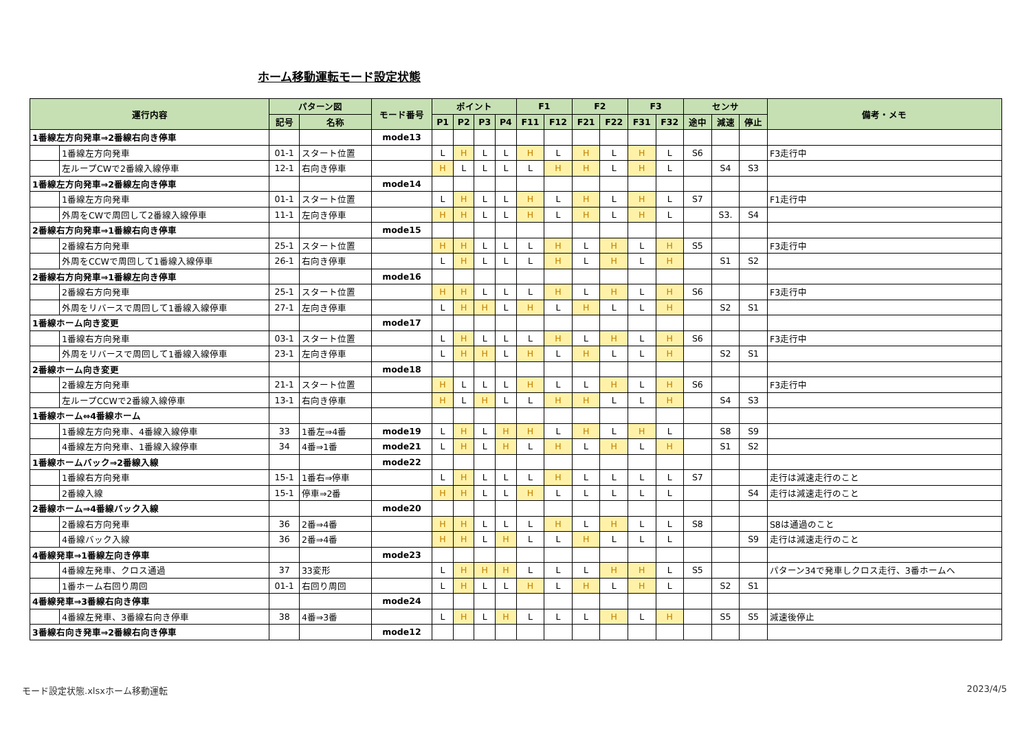ホーム移動運転モード設定状態
| 運行内容 | | パターン図 | | モード番号 | ポイント | | | | F1 | | F2 | | F3 | | センサ | | | 備考・メモ |
| --- | --- | --- | --- | --- | --- | --- | --- | --- | --- | --- | --- | --- | --- | --- | --- | --- | --- | --- |
| | | 記号 | 名称 | | P1 | P2 | P3 | P4 | F11 | F12 | F21 | F22 | F31 | F32 | 途中 | 減速 | 停止 | |
| 1番線左方向発車⇒2番線右向き停車 | | | | mode13 | | | | | | | | | | | | | | |
| | 1番線左方向発車 | 01-1 | スタート位置 | | L | H | L | L | H | L | H | L | H | L | S6 | | | F3走行中 |
| | 左ループCWで2番線入線停車 | 12-1 | 右向き停車 | | H | L | L | L | L | H | H | L | H | L | | S4 | S3 | |
| 1番線左方向発車⇒2番線左向き停車 | | | | mode14 | | | | | | | | | | | | | | |
| | 1番線左方向発車 | 01-1 | スタート位置 | | L | H | L | L | H | L | H | L | H | L | S7 | | | F1走行中 |
| | 外周をCWで周回して2番線入線停車 | 11-1 | 左向き停車 | | H | H | L | L | H | L | H | L | H | L | | S3. | S4 | |
| 2番線右方向発車⇒1番線右向き停車 | | | | mode15 | | | | | | | | | | | | | | |
| | 2番線右方向発車 | 25-1 | スタート位置 | | H | H | L | L | L | H | L | H | L | H | S5 | | | F3走行中 |
| | 外周をCCWで周回して1番線入線停車 | 26-1 | 右向き停車 | | L | H | L | L | L | H | L | H | L | H | | S1 | S2 | |
| 2番線右方向発車⇒1番線左向き停車 | | | | mode16 | | | | | | | | | | | | | | |
| | 2番線右方向発車 | 25-1 | スタート位置 | | H | H | L | L | L | H | L | H | L | H | S6 | | | F3走行中 |
| | 外周をリバースで周回して1番線入線停車 | 27-1 | 左向き停車 | | L | H | H | L | H | L | H | L | L | H | | S2 | S1 | |
| 1番線ホーム向き変更 | | | | mode17 | | | | | | | | | | | | | | |
| | 1番線右方向発車 | 03-1 | スタート位置 | | L | H | L | L | L | H | L | H | L | H | S6 | | | F3走行中 |
| | 外周をリバースで周回して1番線入線停車 | 23-1 | 左向き停車 | | L | H | H | L | H | L | H | L | L | H | | S2 | S1 | |
| 2番線ホーム向き変更 | | | | mode18 | | | | | | | | | | | | | | |
| | 2番線左方向発車 | 21-1 | スタート位置 | | H | L | L | L | H | L | L | H | L | H | S6 | | | F3走行中 |
| | 左ループCCWで2番線入線停車 | 13-1 | 右向き停車 | | H | L | H | L | L | H | H | L | L | H | | S4 | S3 | |
| 1番線ホーム⇔4番線ホーム | | | | | | | | | | | | | | | | | | |
| | 1番線左方向発車、4番線入線停車 | 33 | 1番左⇒4番 | mode19 | L | H | L | H | H | L | H | L | H | L | | S8 | S9 | |
| | 4番線左方向発車、1番線入線停車 | 34 | 4番⇒1番 | mode21 | L | H | L | H | L | H | L | H | L | H | | S1 | S2 | |
| 1番線ホームバック⇒2番線入線 | | | | mode22 | | | | | | | | | | | | | | |
| | 1番線右方向発車 | 15-1 | 1番右⇒停車 | | L | H | L | L | L | H | L | L | L | L | S7 | | | 走行は減速走行のこと |
| | 2番線入線 | 15-1 | 停車⇒2番 | | H | H | L | L | H | L | L | L | L | L | | | S4 | 走行は減速走行のこと |
| 2番線ホーム⇒4番線バック入線 | | | | mode20 | | | | | | | | | | | | | | |
| | 2番線右方向発車 | 36 | 2番⇒4番 | | H | H | L | L | L | H | L | H | L | L | S8 | | | S8は通過のこと |
| | 4番線バック入線 | 36 | 2番⇒4番 | | H | H | L | H | L | L | H | L | L | L | | | S9 | 走行は減速走行のこと |
| 4番線発車⇒1番線左向き停車 | | | | mode23 | | | | | | | | | | | | | | |
| | 4番線左発車、クロス通過 | 37 | 33変形 | | L | H | H | H | L | L | L | H | H | L | S5 | | | パターン34で発車しクロス走行、3番ホームへ |
| | 1番ホーム右回り周回 | 01-1 | 右回り周回 | | L | H | L | L | H | L | H | L | H | L | | S2 | S1 | |
| 4番線発車⇒3番線右向き停車 | | | | mode24 | | | | | | | | | | | | | | |
| | 4番線左発車、3番線右向き停車 | 38 | 4番⇒3番 | | L | H | L | H | L | L | L | H | L | H | | S5 | S5 | 減速後停止 |
| 3番線右向き発車⇒2番線右向き停車 | | | | mode12 | | | | | | | | | | | | | | |
モード設定状態.xlsxホーム移動運転 2023/4/5